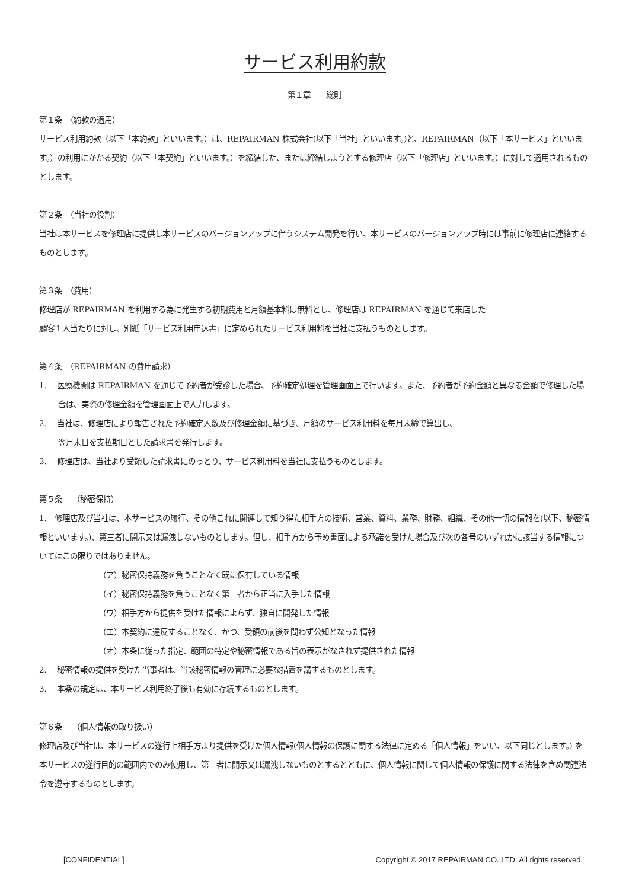サービス利用約款
第１章　　総則
第１条　（約款の適用）
サービス利用約款（以下「本約款」といいます。）は、REPAIRMAN 株式会社(以下「当社」といいます。)と、REPAIRMAN（以下「本サービス」といいます。）の利用にかかる契約（以下「本契約」といいます。）を締結した、または締結しようとする修理店（以下「修理店」といいます。）に対して適用されるものとします。
第２条　（当社の役割）
当社は本サービスを修理店に提供し本サービスのバージョンアップに伴うシステム開発を行い、本サービスのバージョンアップ時には事前に修理店に連絡するものとします。
第３条　（費用）
修理店が REPAIRMAN を利用する為に発生する初期費用と月額基本料は無料とし、修理店は REPAIRMAN を通じて来店した
顧客１人当たりに対し、別紙「サービス利用申込書」に定められたサービス利用料を当社に支払うものとします。
第４条　（REPAIRMAN の費用請求）
1.　 医療機関は REPAIRMAN を通じて予約者が受診した場合、予約確定処理を管理画面上で行います。また、予約者が予約金額と異なる金額で修理した場合は、実際の修理金額を管理画面上で入力します。
2.　 当社は、修理店により報告された予約確定人数及び修理金額に基づき、月額のサービス利用料を毎月末締で算出し、
翌月末日を支払期日とした請求書を発行します。
3.　 修理店は、当社より受領した請求書にのっとり、サービス利用料を当社に支払うものとします。
第５条　 （秘密保持）
1.　修理店及び当社は、本サービスの履行、その他これに関連して知り得た相手方の技術、営業、資料、業務、財務、組織、その他一切の情報を(以下、秘密情報といいます。)、第三者に開示又は漏洩しないものとします。但し、相手方から予め書面による承諾を受けた場合及び次の各号のいずれかに該当する情報についてはこの限りではありません。
（ア）秘密保持義務を負うことなく既に保有している情報
（イ）秘密保持義務を負うことなく第三者から正当に入手した情報
（ウ）相手方から提供を受けた情報によらず、独自に開発した情報
（エ）本契約に違反することなく、かつ、受領の前後を問わず公知となった情報
（オ）本条に従った指定、範囲の特定や秘密情報である旨の表示がなされず提供された情報
2.　 秘密情報の提供を受けた当事者は、当該秘密情報の管理に必要な措置を講ずるものとします。
3.　 本条の規定は、本サービス利用終了後も有効に存続するものとします。
第６条　 （個人情報の取り扱い）
修理店及び当社は、本サービスの遂行上相手方より提供を受けた個人情報(個人情報の保護に関する法律に定める「個人情報」をいい、以下同じとします。) を本サービスの遂行目的の範囲内でのみ使用し、第三者に開示又は漏洩しないものとするとともに、個人情報に関して個人情報の保護に関する法律を含め関連法令を遵守するものとします。
[CONFIDENTIAL] Copyright © 2017 REPAIRMAN CO.,LTD. All rights reserved.